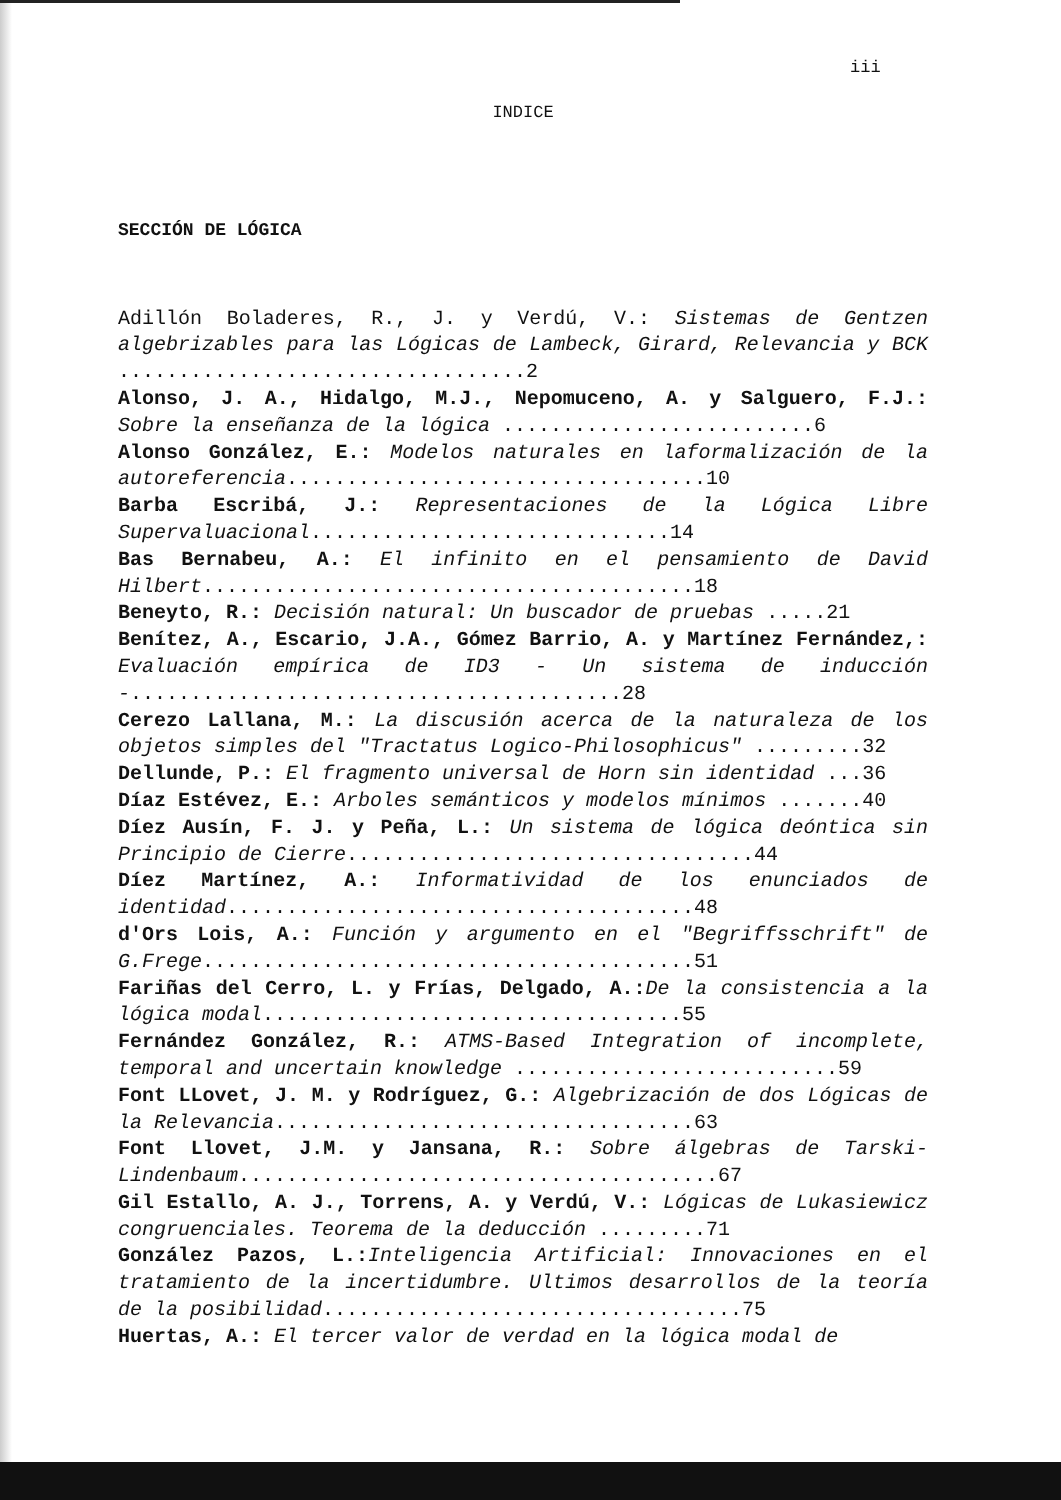iii
INDICE
SECCIÓN DE LÓGICA
Adillón Boladeres, R., J. y Verdú, V.: Sistemas de Gentzen algebrizables para las Lógicas de Lambeck, Girard, Relevancia y BCK ..................................2
Alonso, J. A., Hidalgo, M.J., Nepomuceno, A. y Salguero, F.J.: Sobre la enseñanza de la lógica ..........................6
Alonso González, E.: Modelos naturales en laformalización de la autoreferencia...................................10
Barba Escribá, J.: Representaciones de la Lógica Libre Supervaluacional..............................14
Bas Bernabeu, A.: El infinito en el pensamiento de David Hilbert.........................................18
Beneyto, R.: Decisión natural: Un buscador de pruebas .....21
Benítez, A., Escario, J.A., Gómez Barrio, A. y Martínez Fernández,: Evaluación empírica de ID3 - Un sistema de inducción -.........................................28
Cerezo Lallana, M.: La discusión acerca de la naturaleza de los objetos simples del "Tractatus Logico-Philosophicus" .........32
Dellunde, P.: El fragmento universal de Horn sin identidad ...36
Díaz Estévez, E.: Arboles semánticos y modelos mínimos .......40
Díez Ausín, F. J. y Peña, L.: Un sistema de lógica deóntica sin Principio de Cierre..................................44
Díez Martínez, A.: Informatividad de los enunciados de identidad.......................................48
d'Ors Lois, A.: Función y argumento en el "Begriffsschrift" de G.Frege.........................................51
Fariñas del Cerro, L. y Frías, Delgado, A.: De la consistencia a la lógica modal...................................55
Fernández González, R.: ATMS-Based Integration of incomplete, temporal and uncertain knowledge ...........................59
Font LLovet, J. M. y Rodríguez, G.: Algebrización de dos Lógicas de la Relevancia...................................63
Font Llovet, J.M. y Jansana, R.: Sobre álgebras de Tarski-Lindenbaum........................................67
Gil Estallo, A. J., Torrens, A. y Verdú, V.: Lógicas de Lukasiewicz congruenciales. Teorema de la deducción .........71
González Pazos, L.: Inteligencia Artificial: Innovaciones en el tratamiento de la incertidumbre. Ultimos desarrollos de la teoría de la posibilidad...................................75
Huertas, A.: El tercer valor de verdad en la lógica modal de